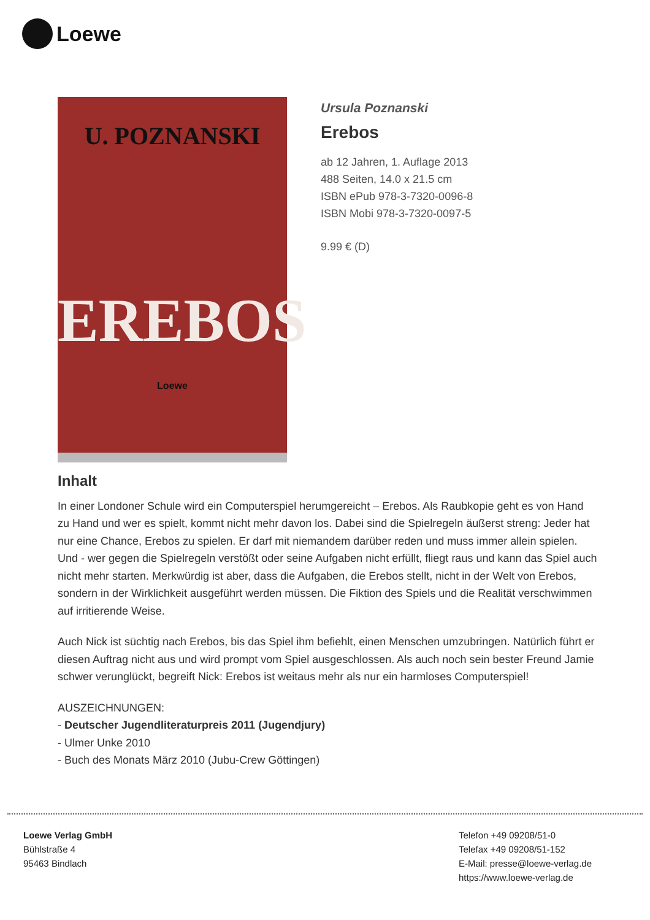Loewe
U. POZNANSKI
EREBOS
Loewe
Ursula Poznanski
Erebos
ab 12 Jahren, 1. Auflage 2013
488 Seiten, 14.0 x 21.5 cm
ISBN ePub 978-3-7320-0096-8
ISBN Mobi 978-3-7320-0097-5
9.99 € (D)
Inhalt
In einer Londoner Schule wird ein Computerspiel herumgereicht – Erebos. Als Raubkopie geht es von Hand zu Hand und wer es spielt, kommt nicht mehr davon los. Dabei sind die Spielregeln äußerst streng: Jeder hat nur eine Chance, Erebos zu spielen. Er darf mit niemandem darüber reden und muss immer allein spielen. Und - wer gegen die Spielregeln verstößt oder seine Aufgaben nicht erfüllt, fliegt raus und kann das Spiel auch nicht mehr starten. Merkwürdig ist aber, dass die Aufgaben, die Erebos stellt, nicht in der Welt von Erebos, sondern in der Wirklichkeit ausgeführt werden müssen. Die Fiktion des Spiels und die Realität verschwimmen auf irritierende Weise.
Auch Nick ist süchtig nach Erebos, bis das Spiel ihm befiehlt, einen Menschen umzubringen. Natürlich führt er diesen Auftrag nicht aus und wird prompt vom Spiel ausgeschlossen. Als auch noch sein bester Freund Jamie schwer verunglückt, begreift Nick: Erebos ist weitaus mehr als nur ein harmloses Computerspiel!
AUSZEICHNUNGEN:
- Deutscher Jugendliteraturpreis 2011 (Jugendjury)
- Ulmer Unke 2010
- Buch des Monats März 2010 (Jubu-Crew Göttingen)
Loewe Verlag GmbH
Bühlstraße 4
95463 Bindlach
Telefon +49 09208/51-0
Telefax +49 09208/51-152
E-Mail: presse@loewe-verlag.de
https://www.loewe-verlag.de